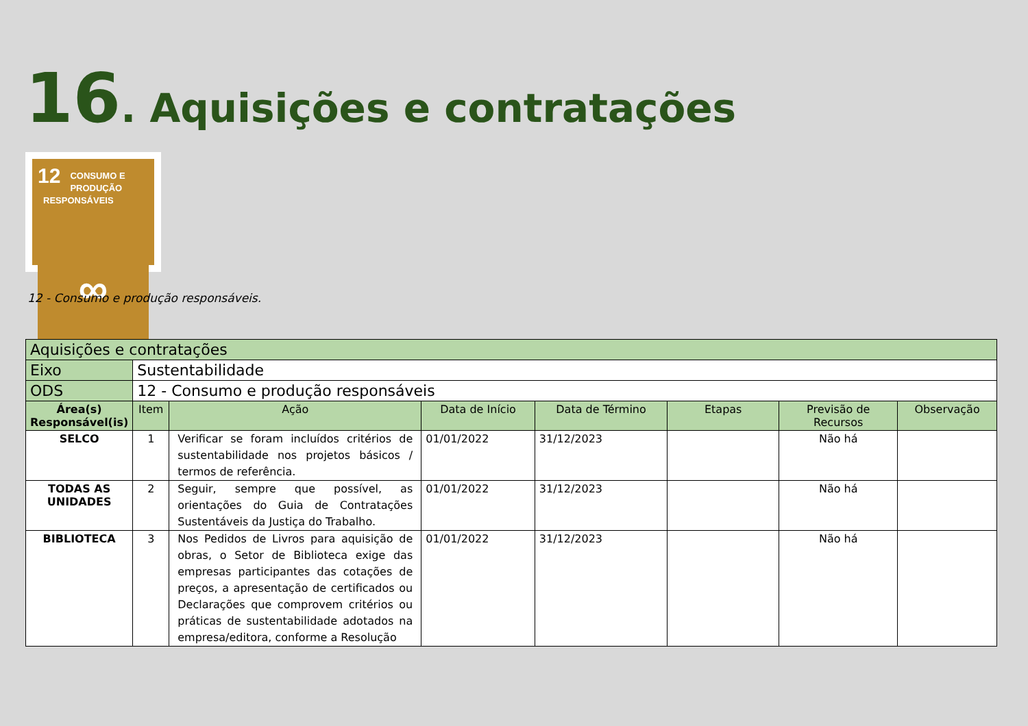16. Aquisições e contratações
12
CONSUMO E
PRODUÇÃO
RESPONSÁVEIS
∞
12 - Consumo e produção responsáveis.
| Aquisições e contratações | | | | | | | |
| --- | --- | --- | --- | --- | --- | --- | --- |
| Eixo | Sustentabilidade | | | | | | |
| ODS | 12 - Consumo e produção responsáveis | | | | | | |
| Área(s) Responsável(is) | Item | Ação | Data de Início | Data de Término | Etapas | Previsão de Recursos | Observação |
| SELCO | 1 | Verificar se foram incluídos critérios de sustentabilidade nos projetos básicos / termos de referência. | 01/01/2022 | 31/12/2023 | | Não há | |
| TODAS AS UNIDADES | 2 | Seguir, sempre que possível, as orientações do Guia de Contratações Sustentáveis da Justiça do Trabalho. | 01/01/2022 | 31/12/2023 | | Não há | |
| BIBLIOTECA | 3 | Nos Pedidos de Livros para aquisição de obras, o Setor de Biblioteca exige das empresas participantes das cotações de preços, a apresentação de certificados ou Declarações que comprovem critérios ou práticas de sustentabilidade adotados na empresa/editora, conforme a Resolução | 01/01/2022 | 31/12/2023 | | Não há | |